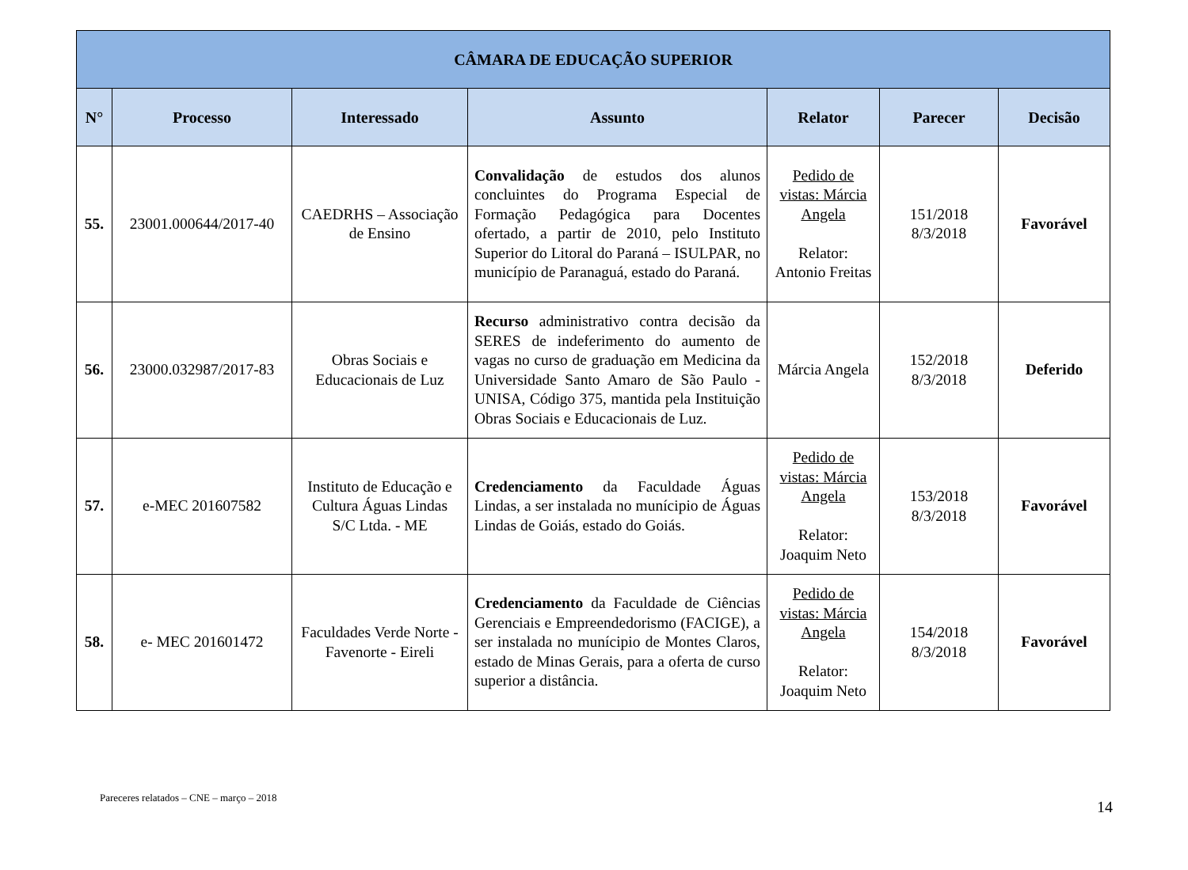| CÂMARA DE EDUCAÇÃO SUPERIOR | | | | | | |
| --- | --- | --- | --- | --- | --- | --- |
| N° | Processo | Interessado | Assunto | Relator | Parecer | Decisão |
| 55. | 23001.000644/2017-40 | CAEDRHS – Associação de Ensino | Convalidação de estudos dos alunos concluintes do Programa Especial de Formação Pedagógica para Docentes ofertado, a partir de 2010, pelo Instituto Superior do Litoral do Paraná – ISULPAR, no município de Paranaguá, estado do Paraná. | Pedido de vistas: Márcia Angela Relator: Antonio Freitas | 151/2018 8/3/2018 | Favorável |
| 56. | 23000.032987/2017-83 | Obras Sociais e Educacionais de Luz | Recurso administrativo contra decisão da SERES de indeferimento do aumento de vagas no curso de graduação em Medicina da Universidade Santo Amaro de São Paulo - UNISA, Código 375, mantida pela Instituição Obras Sociais e Educacionais de Luz. | Márcia Angela | 152/2018 8/3/2018 | Deferido |
| 57. | e-MEC 201607582 | Instituto de Educação e Cultura Águas Lindas S/C Ltda. - ME | Credenciamento da Faculdade Águas Lindas, a ser instalada no munícipio de Águas Lindas de Goiás, estado do Goiás. | Pedido de vistas: Márcia Angela Relator: Joaquim Neto | 153/2018 8/3/2018 | Favorável |
| 58. | e- MEC 201601472 | Faculdades Verde Norte - Favenorte - Eireli | Credenciamento da Faculdade de Ciências Gerenciais e Empreendedorismo (FACIGE), a ser instalada no munícipio de Montes Claros, estado de Minas Gerais, para a oferta de curso superior a distância. | Pedido de vistas: Márcia Angela Relator: Joaquim Neto | 154/2018 8/3/2018 | Favorável |
Pareceres relatados – CNE – março – 2018 14